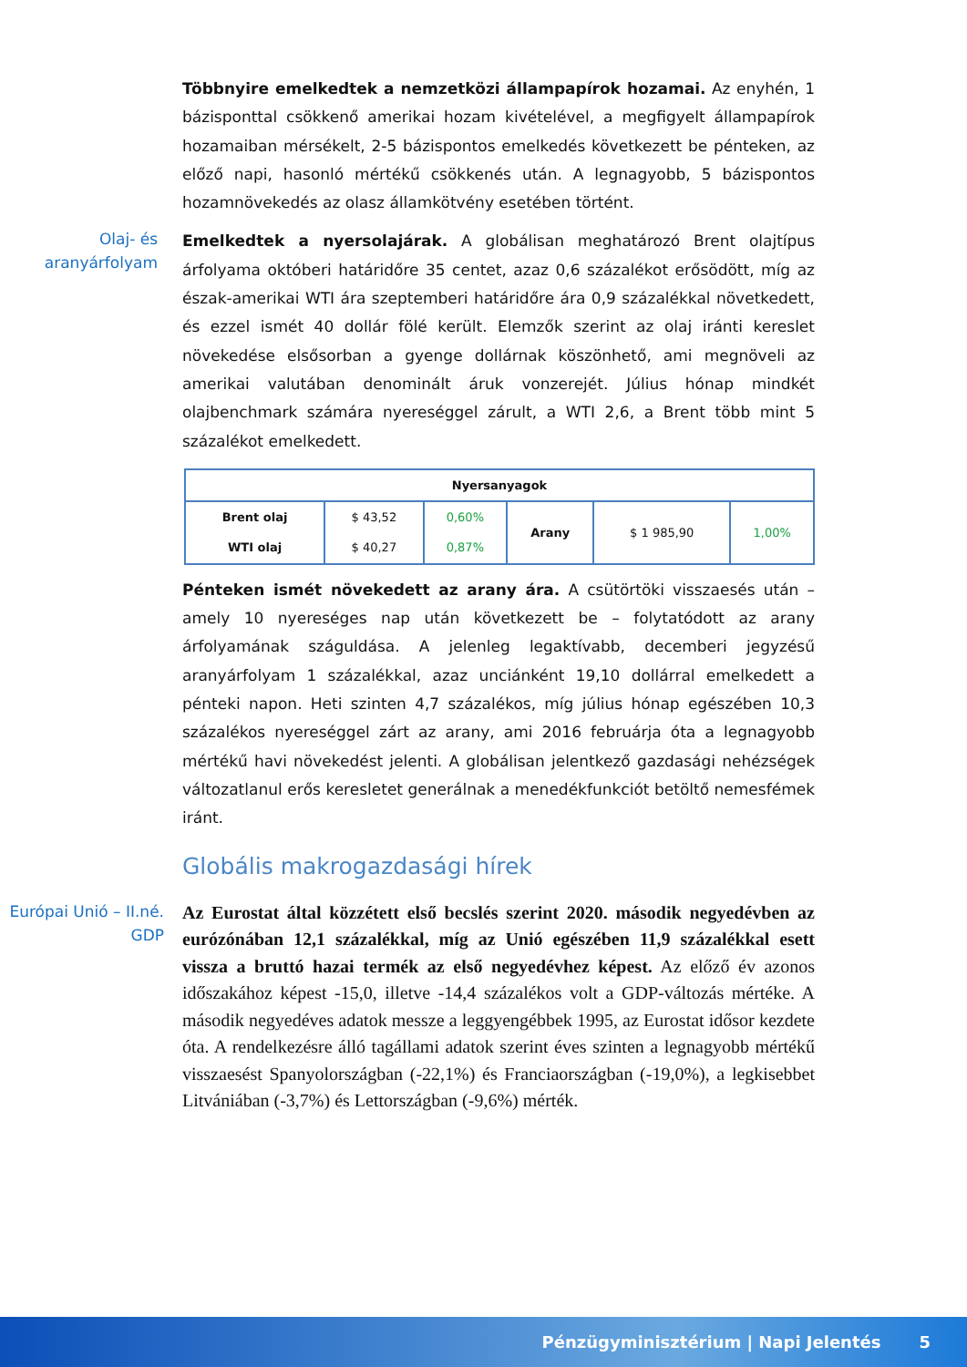Többnyire emelkedtek a nemzetközi állampapírok hozamai. Az enyhén, 1 bázisponttal csökkenő amerikai hozam kivételével, a megfigyelt állampapírok hozamaiban mérsékelt, 2-5 bázispontos emelkedés következett be pénteken, az előző napi, hasonló mértékű csökkenés után. A legnagyobb, 5 bázispontos hozamnövekedés az olasz államkötvény esetében történt.
Olaj- és aranyárfolyam
Emelkedtek a nyersolajárak. A globálisan meghatározó Brent olajtípus árfolyama októberi határidőre 35 centet, azaz 0,6 százalékot erősödött, míg az észak-amerikai WTI ára szeptemberi határidőre ára 0,9 százalékkal növetkedett, és ezzel ismét 40 dollár fölé került. Elemzők szerint az olaj iránti kereslet növekedése elsősorban a gyenge dollárnak köszönhető, ami megnöveli az amerikai valutában denominált áruk vonzerejét. Július hónap mindkét olajbenchmark számára nyereséggel zárult, a WTI 2,6, a Brent több mint 5 százalékot emelkedett.
| Nyersanyagok | | | | | |
| --- | --- | --- | --- | --- | --- |
| Brent olaj | $ 43,52 | 0,60% | Arany | $ 1 985,90 | 1,00% |
| WTI olaj | $ 40,27 | 0,87% | | | |
Pénteken ismét növekedett az arany ára. A csütörtöki visszaesés után – amely 10 nyereséges nap után következett be – folytatódott az arany árfolyamának száguldása. A jelenleg legaktívabb, decemberi jegyzésű aranyárfolyam 1 százalékkal, azaz unciánként 19,10 dollárral emelkedett a pénteki napon. Heti szinten 4,7 százalékos, míg július hónap egészében 10,3 százalékos nyereséggel zárt az arany, ami 2016 februárja óta a legnagyobb mértékű havi növekedést jelenti. A globálisan jelentkező gazdasági nehézségek változatlanul erős keresletet generálnak a menedékfunkciót betöltő nemesfémek iránt.
Globális makrogazdasági hírek
Európai Unió – II.né. GDP
Az Eurostat által közzétett első becslés szerint 2020. második negyedévben az eurózónában 12,1 százalékkal, míg az Unió egészében 11,9 százalékkal esett vissza a bruttó hazai termék az első negyedévhez képest. Az előző év azonos időszakához képest -15,0, illetve -14,4 százalékos volt a GDP-változás mértéke. A második negyedéves adatok messze a leggyengébbek 1995, az Eurostat idősor kezdete óta. A rendelkezésre álló tagállami adatok szerint éves szinten a legnagyobb mértékű visszaesést Spanyolországban (-22,1%) és Franciaországban (-19,0%), a legkisebbet Litvániában (-3,7%) és Lettországban (-9,6%) mérték.
Pénzügyminisztérium | Napi Jelentés 5